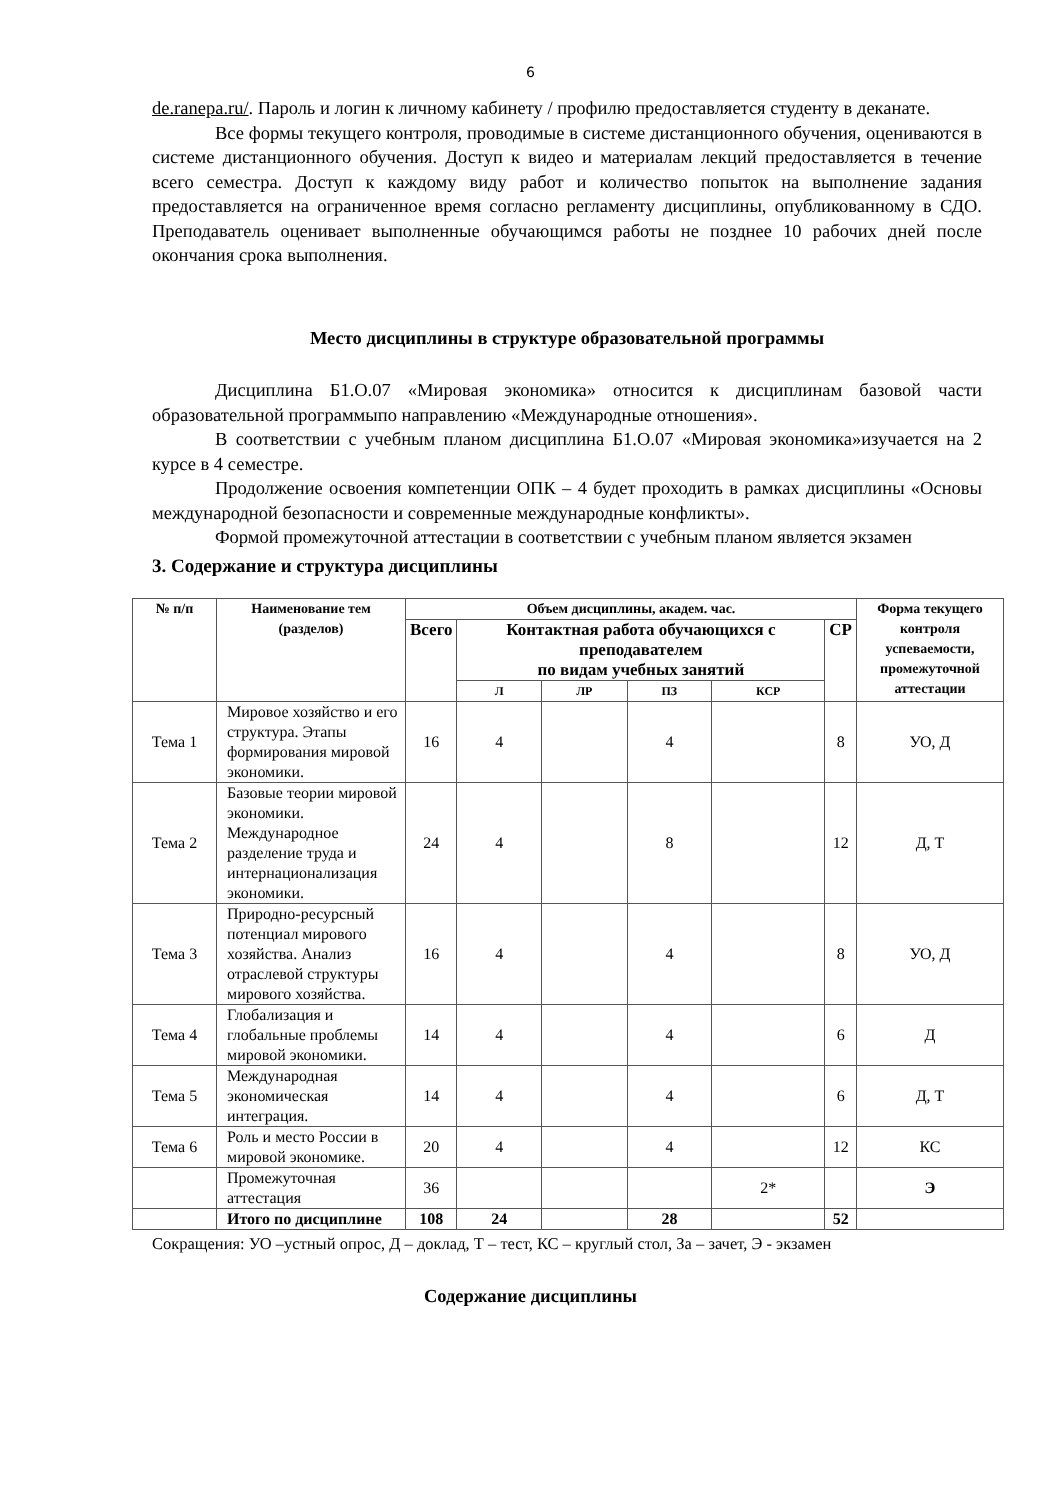6
de.ranepa.ru/. Пароль и логин к личному кабинету / профилю предоставляется студенту в деканате.
Все формы текущего контроля, проводимые в системе дистанционного обучения, оцениваются в системе дистанционного обучения. Доступ к видео и материалам лекций предоставляется в течение всего семестра. Доступ к каждому виду работ и количество попыток на выполнение задания предоставляется на ограниченное время согласно регламенту дисциплины, опубликованному в СДО. Преподаватель оценивает выполненные обучающимся работы не позднее 10 рабочих дней после окончания срока выполнения.
Место дисциплины в структуре образовательной программы
Дисциплина Б1.О.07 «Мировая экономика» относится к дисциплинам базовой части образовательной программыпо направлению «Международные отношения».
В соответствии с учебным планом дисциплина Б1.О.07 «Мировая экономика»изучается на 2 курсе в 4 семестре.
Продолжение освоения компетенции ОПК – 4 будет проходить в рамках дисциплины «Основы международной безопасности и современные международные конфликты».
Формой промежуточной аттестации в соответствии с учебным планом является экзамен
3. Содержание и структура дисциплины
| № п/п | Наименование тем (разделов) | Объем дисциплины, академ. час. | | | | | | Форма текущего контроля успеваемости, промежуточной аттестации |
| --- | --- | --- | --- | --- | --- | --- | --- | --- |
| | | Всего | Контактная работа обучающихся с преподавателем по видам учебных занятий | | | | СР | |
| | | | Л | ЛР | ПЗ | КСР | | |
| Тема 1 | Мировое хозяйство и его структура. Этапы формирования мировой экономики. | 16 | 4 | | 4 | | 8 | УО, Д |
| Тема 2 | Базовые теории мировой экономики. Международное разделение труда и интернационализация экономики. | 24 | 4 | | 8 | | 12 | Д, Т |
| Тема 3 | Природно-ресурсный потенциал мирового хозяйства. Анализ отраслевой структуры мирового хозяйства. | 16 | 4 | | 4 | | 8 | УО, Д |
| Тема 4 | Глобализация и глобальные проблемы мировой экономики. | 14 | 4 | | 4 | | 6 | Д |
| Тема 5 | Международная экономическая интеграция. | 14 | 4 | | 4 | | 6 | Д, Т |
| Тема 6 | Роль и место России в мировой экономике. | 20 | 4 | | 4 | | 12 | КС |
| | Промежуточная аттестация | 36 | | | | 2* | | Э |
| | Итого по дисциплине | 108 | 24 | | 28 | | 52 | |
Сокращения: УО –устный опрос, Д – доклад, Т – тест, КС – круглый стол, За – зачет, Э - экзамен
Содержание дисциплины